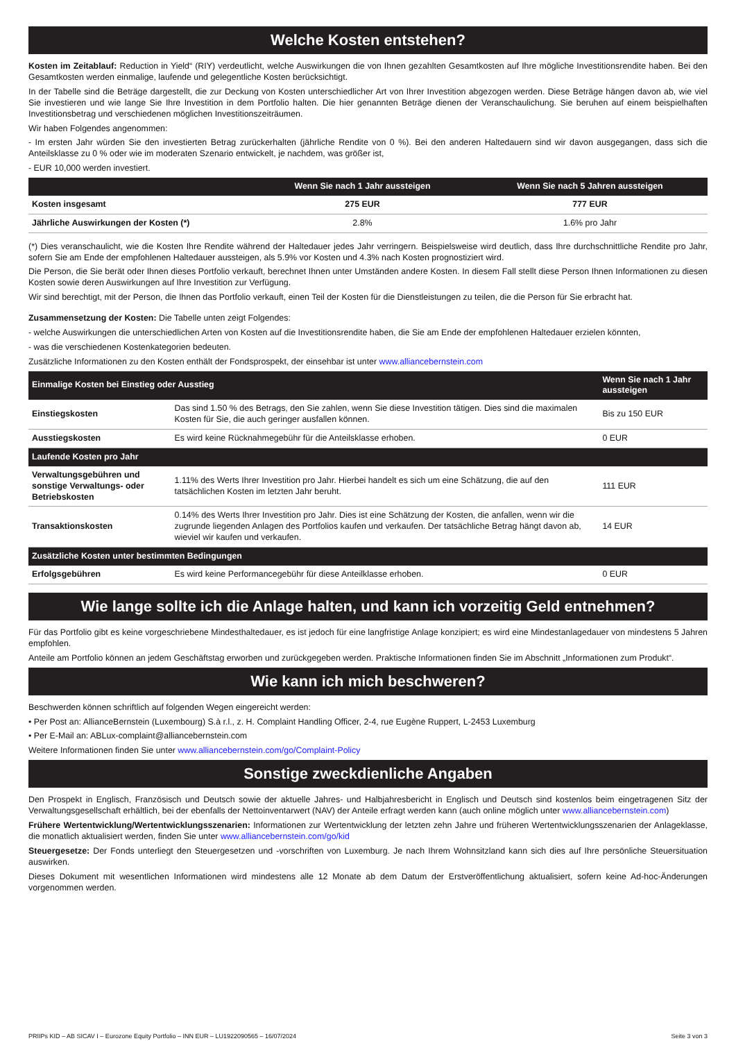Welche Kosten entstehen?
Kosten im Zeitablauf: Reduction in Yield“ (RIY) verdeutlicht, welche Auswirkungen die von Ihnen gezahlten Gesamtkosten auf Ihre mögliche Investitionsrendite haben. Bei den Gesamtkosten werden einmalige, laufende und gelegentliche Kosten berücksichtigt.
In der Tabelle sind die Beträge dargestellt, die zur Deckung von Kosten unterschiedlicher Art von Ihrer Investition abgezogen werden. Diese Beträge hängen davon ab, wie viel Sie investieren und wie lange Sie Ihre Investition in dem Portfolio halten. Die hier genannten Beträge dienen der Veranschaulichung. Sie beruhen auf einem beispielhaften Investitionsbetrag und verschiedenen möglichen Investitionszeiträumen.
Wir haben Folgendes angenommen:
- Im ersten Jahr würden Sie den investierten Betrag zurückerhalten (jährliche Rendite von 0 %). Bei den anderen Haltedauern sind wir davon ausgegangen, dass sich die Anteilsklasse zu 0 % oder wie im moderaten Szenario entwickelt, je nachdem, was größer ist,
- EUR 10,000 werden investiert.
| | Wenn Sie nach 1 Jahr aussteigen | Wenn Sie nach 5 Jahren aussteigen |
| --- | --- | --- |
| Kosten insgesamt | 275 EUR | 777 EUR |
| Jährliche Auswirkungen der Kosten (*) | 2.8% | 1.6% pro Jahr |
(*) Dies veranschaulicht, wie die Kosten Ihre Rendite während der Haltedauer jedes Jahr verringern. Beispielsweise wird deutlich, dass Ihre durchschnittliche Rendite pro Jahr, sofern Sie am Ende der empfohlenen Haltedauer aussteigen, als 5.9% vor Kosten und 4.3% nach Kosten prognostiziert wird.
Die Person, die Sie berät oder Ihnen dieses Portfolio verkauft, berechnet Ihnen unter Umständen andere Kosten. In diesem Fall stellt diese Person Ihnen Informationen zu diesen Kosten sowie deren Auswirkungen auf Ihre Investition zur Verfügung.
Wir sind berechtigt, mit der Person, die Ihnen das Portfolio verkauft, einen Teil der Kosten für die Dienstleistungen zu teilen, die die Person für Sie erbracht hat.
Zusammensetzung der Kosten: Die Tabelle unten zeigt Folgendes:
- welche Auswirkungen die unterschiedlichen Arten von Kosten auf die Investitionsrendite haben, die Sie am Ende der empfohlenen Haltedauer erzielen könnten,
- was die verschiedenen Kostenkategorien bedeuten.
Zusätzliche Informationen zu den Kosten enthält der Fondsprospekt, der einsehbar ist unter www.alliancebernstein.com
| Einmalige Kosten bei Einstieg oder Ausstieg | | Wenn Sie nach 1 Jahr aussteigen |
| --- | --- | --- |
| Einstiegskosten | Das sind 1.50 % des Betrags, den Sie zahlen, wenn Sie diese Investition tätigen. Dies sind die maximalen Kosten für Sie, die auch geringer ausfallen können. | Bis zu 150 EUR |
| Ausstiegskosten | Es wird keine Rücknahmegebühr für die Anteilsklasse erhoben. | 0 EUR |
| Laufende Kosten pro Jahr | | |
| Verwaltungsgebühren und sonstige Verwaltungs- oder Betriebskosten | 1.11% des Werts Ihrer Investition pro Jahr. Hierbei handelt es sich um eine Schätzung, die auf den tatsächlichen Kosten im letzten Jahr beruht. | 111 EUR |
| Transaktionskosten | 0.14% des Werts Ihrer Investition pro Jahr. Dies ist eine Schätzung der Kosten, die anfallen, wenn wir die zugrunde liegenden Anlagen des Portfolios kaufen und verkaufen. Der tatsächliche Betrag hängt davon ab, wieviel wir kaufen und verkaufen. | 14 EUR |
| Zusätzliche Kosten unter bestimmten Bedingungen | | |
| Erfolgsgebühren | Es wird keine Performancegebühr für diese Anteilklasse erhoben. | 0 EUR |
Wie lange sollte ich die Anlage halten, und kann ich vorzeitig Geld entnehmen?
Für das Portfolio gibt es keine vorgeschriebene Mindesthaltedauer, es ist jedoch für eine langfristige Anlage konzipiert; es wird eine Mindestanlagedauer von mindestens 5 Jahren empfohlen.
Anteile am Portfolio können an jedem Geschäftstag erworben und zurückgegeben werden. Praktische Informationen finden Sie im Abschnitt „Informationen zum Produkt“.
Wie kann ich mich beschweren?
Beschwerden können schriftlich auf folgenden Wegen eingereicht werden:
• Per Post an: AllianceBernstein (Luxembourg) S.à r.l., z. H. Complaint Handling Officer, 2-4, rue Eugène Ruppert, L-2453 Luxemburg
• Per E-Mail an: ABLux-complaint@alliancebernstein.com
Weitere Informationen finden Sie unter www.alliancebernstein.com/go/Complaint-Policy
Sonstige zweckdienliche Angaben
Den Prospekt in Englisch, Französisch und Deutsch sowie der aktuelle Jahres- und Halbjahresbericht in Englisch und Deutsch sind kostenlos beim eingetragenen Sitz der Verwaltungsgesellschaft erhältlich, bei der ebenfalls der Nettoinventarwert (NAV) der Anteile erfragt werden kann (auch online möglich unter www.alliancebernstein.com)
Frühere Wertentwicklung/Wertentwicklungsszenarien: Informationen zur Wertentwicklung der letzten zehn Jahre und früheren Wertentwicklungsszenarien der Anlageklasse, die monatlich aktualisiert werden, finden Sie unter www.alliancebernstein.com/go/kid
Steuergesetze: Der Fonds unterliegt den Steuergesetzen und -vorschriften von Luxemburg. Je nach Ihrem Wohnsitzland kann sich dies auf Ihre persönliche Steuersituation auswirken.
Dieses Dokument mit wesentlichen Informationen wird mindestens alle 12 Monate ab dem Datum der Erstveröffentlichung aktualisiert, sofern keine Ad-hoc-Änderungen vorgenommen werden.
PRIIPs KID – AB SICAV I – Eurozone Equity Portfolio – INN EUR – LU1922090565 – 16/07/2024 Seite 3 von 3